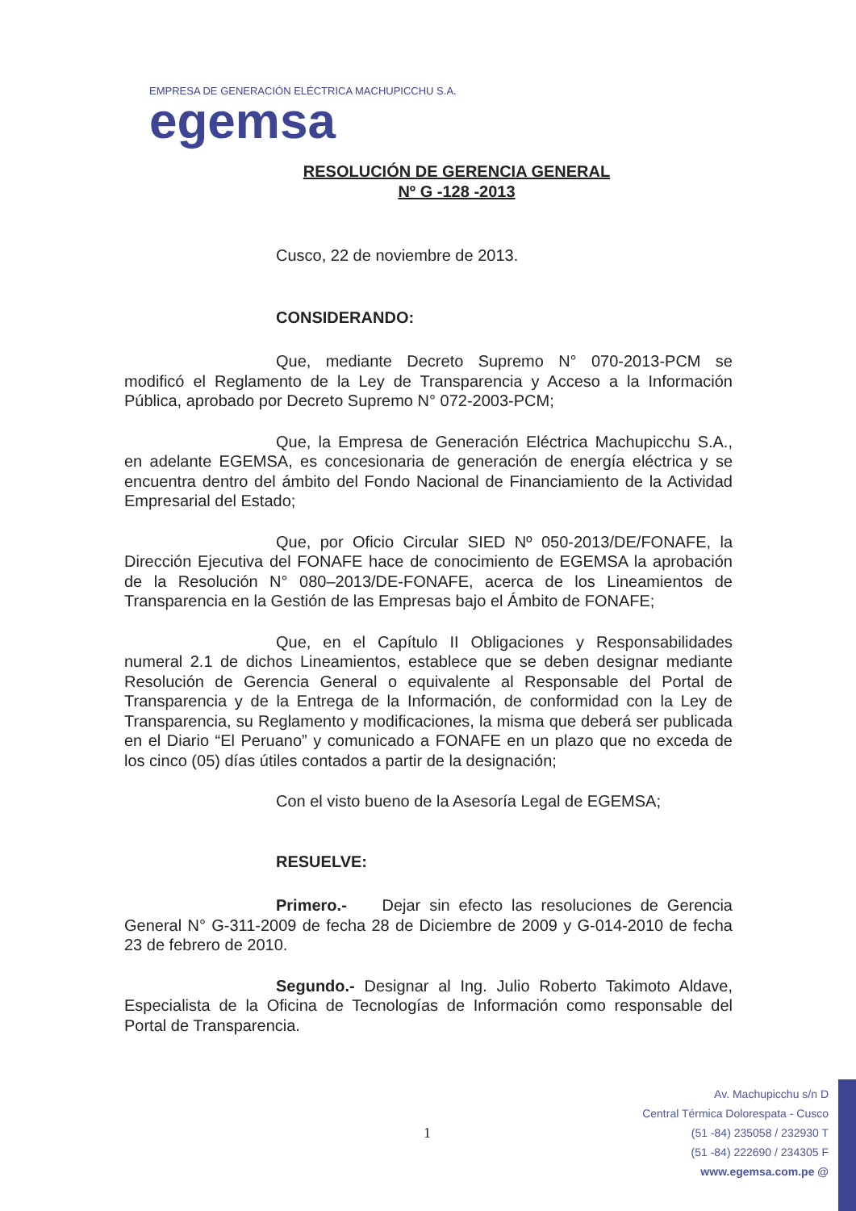EMPRESA DE GENERACIÓN ELÉCTRICA MACHUPICCHU S.A.
egemsa
RESOLUCIÓN DE GERENCIA GENERAL
Nº G -128 -2013
Cusco, 22 de noviembre de 2013.
CONSIDERANDO:
Que, mediante Decreto Supremo N° 070-2013-PCM se modificó el Reglamento de la Ley de Transparencia y Acceso a la Información Pública, aprobado por Decreto Supremo N° 072-2003-PCM;
Que, la Empresa de Generación Eléctrica Machupicchu S.A., en adelante EGEMSA, es concesionaria de generación de energía eléctrica y se encuentra dentro del ámbito del Fondo Nacional de Financiamiento de la Actividad Empresarial del Estado;
Que, por Oficio Circular SIED Nº 050-2013/DE/FONAFE, la Dirección Ejecutiva del FONAFE hace de conocimiento de EGEMSA la aprobación de la Resolución N° 080–2013/DE-FONAFE, acerca de los Lineamientos de Transparencia en la Gestión de las Empresas bajo el Ámbito de FONAFE;
Que, en el Capítulo II Obligaciones y Responsabilidades numeral 2.1 de dichos Lineamientos, establece que se deben designar mediante Resolución de Gerencia General o equivalente al Responsable del Portal de Transparencia y de la Entrega de la Información, de conformidad con la Ley de Transparencia, su Reglamento y modificaciones, la misma que deberá ser publicada en el Diario “El Peruano” y comunicado a FONAFE en un plazo que no exceda de los cinco (05) días útiles contados a partir de la designación;
Con el visto bueno de la Asesoría Legal de EGEMSA;
RESUELVE:
Primero.- Dejar sin efecto las resoluciones de Gerencia General N° G-311-2009 de fecha 28 de Diciembre de 2009 y G-014-2010 de fecha 23 de febrero de 2010.
Segundo.- Designar al Ing. Julio Roberto Takimoto Aldave, Especialista de la Oficina de Tecnologías de Información como responsable del Portal de Transparencia.
1
Av. Machupicchu s/n D
Central Térmica Dolorespata - Cusco
(51 -84) 235058 / 232930 T
(51 -84) 222690 / 234305 F
www.egemsa.com.pe @